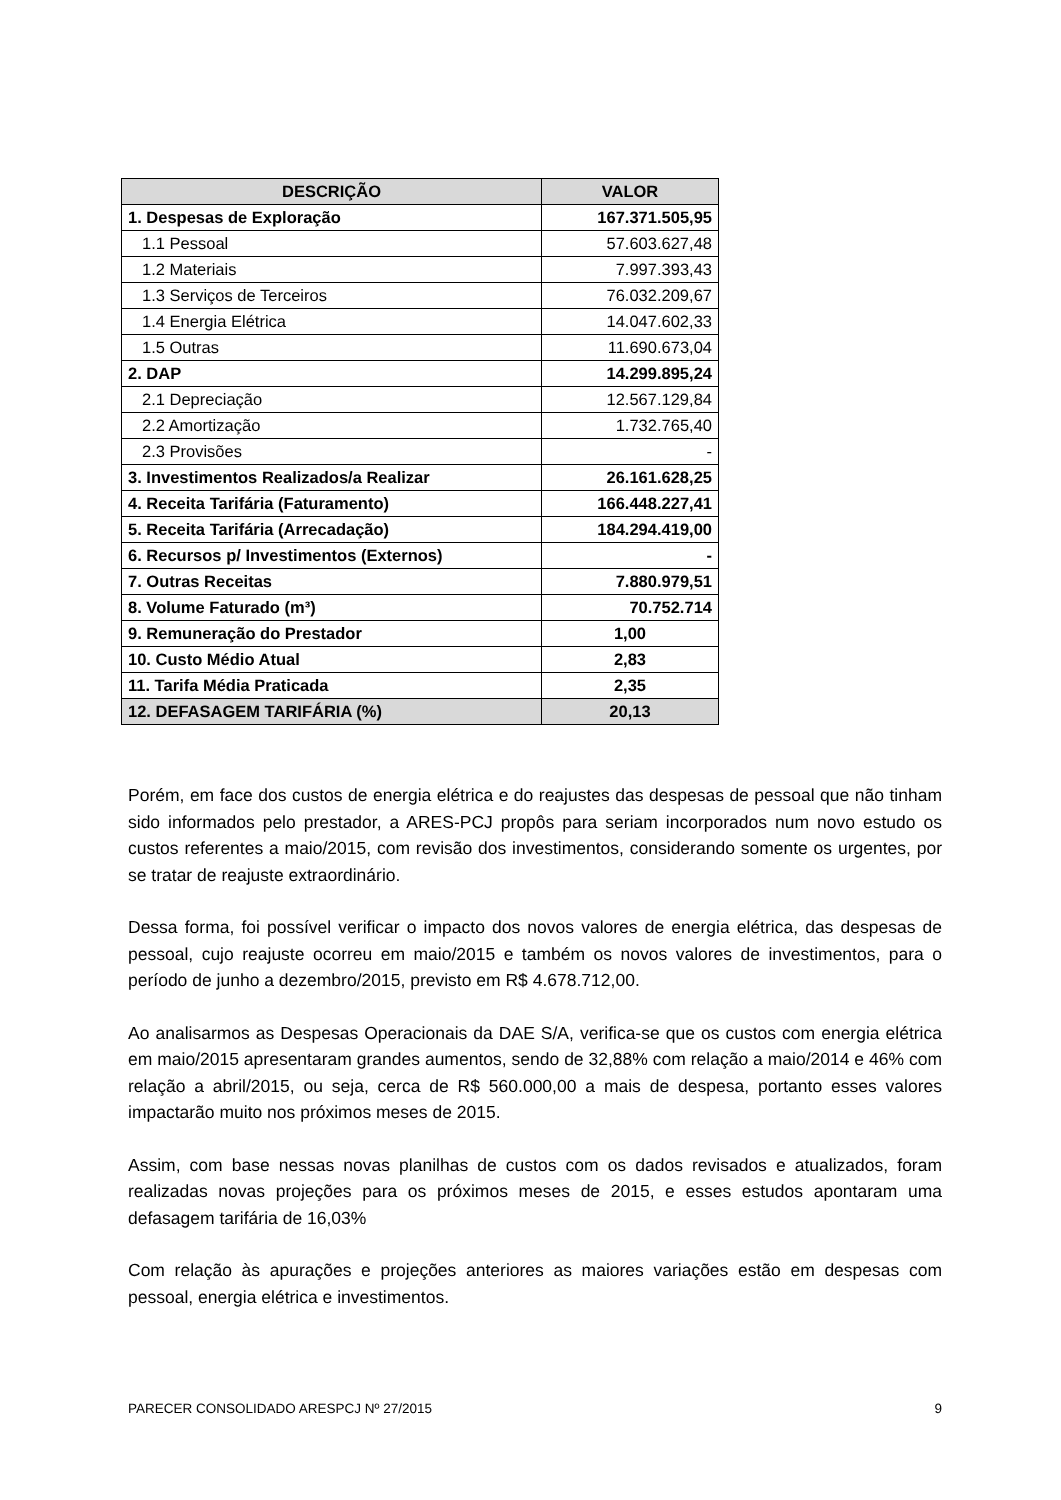| DESCRIÇÃO | VALOR |
| --- | --- |
| 1. Despesas de Exploração | 167.371.505,95 |
| 1.1 Pessoal | 57.603.627,48 |
| 1.2 Materiais | 7.997.393,43 |
| 1.3 Serviços de Terceiros | 76.032.209,67 |
| 1.4 Energia Elétrica | 14.047.602,33 |
| 1.5 Outras | 11.690.673,04 |
| 2. DAP | 14.299.895,24 |
| 2.1 Depreciação | 12.567.129,84 |
| 2.2 Amortização | 1.732.765,40 |
| 2.3 Provisões | - |
| 3. Investimentos Realizados/a Realizar | 26.161.628,25 |
| 4. Receita Tarifária (Faturamento) | 166.448.227,41 |
| 5. Receita Tarifária (Arrecadação) | 184.294.419,00 |
| 6. Recursos p/ Investimentos (Externos) | - |
| 7. Outras Receitas | 7.880.979,51 |
| 8. Volume Faturado (m³) | 70.752.714 |
| 9. Remuneração do Prestador | 1,00 |
| 10. Custo Médio Atual | 2,83 |
| 11. Tarifa Média Praticada | 2,35 |
| 12. DEFASAGEM TARIFÁRIA (%) | 20,13 |
Porém, em face dos custos de energia elétrica e do reajustes das despesas de pessoal que não tinham sido informados pelo prestador, a ARES-PCJ propôs para seriam incorporados num novo estudo os custos referentes a maio/2015, com revisão dos investimentos, considerando somente os urgentes, por se tratar de reajuste extraordinário.
Dessa forma, foi possível verificar o impacto dos novos valores de energia elétrica, das despesas de pessoal, cujo reajuste ocorreu em maio/2015 e também os novos valores de investimentos, para o período de junho a dezembro/2015, previsto em R$ 4.678.712,00.
Ao analisarmos as Despesas Operacionais da DAE S/A, verifica-se que os custos com energia elétrica em maio/2015 apresentaram grandes aumentos, sendo de 32,88% com relação a maio/2014 e 46% com relação a abril/2015, ou seja, cerca de R$ 560.000,00 a mais de despesa, portanto esses valores impactarão muito nos próximos meses de 2015.
Assim, com base nessas novas planilhas de custos com os dados revisados e atualizados, foram realizadas novas projeções para os próximos meses de 2015, e esses estudos apontaram uma defasagem tarifária de 16,03%
Com relação às apurações e projeções anteriores as maiores variações estão em despesas com pessoal, energia elétrica e investimentos.
PARECER CONSOLIDADO ARESPCJ Nº 27/2015 9